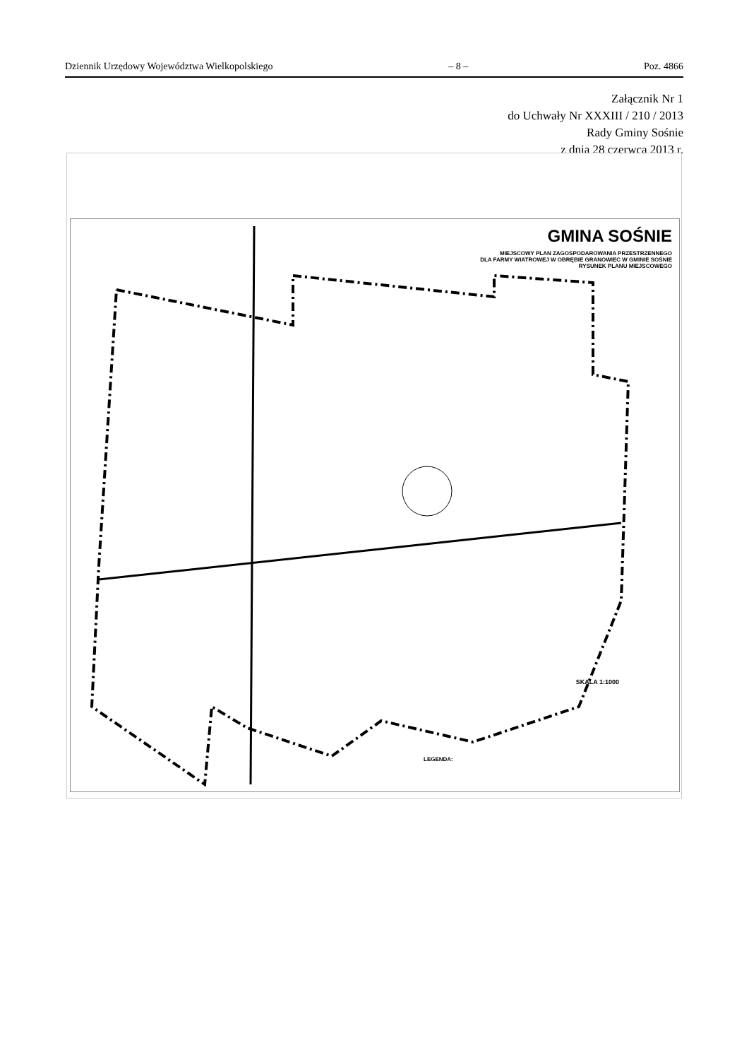Dziennik Urzędowy Województwa Wielkopolskiego – 8 – Poz. 4866
Załącznik Nr 1
do Uchwały Nr XXXIII / 210 / 2013
Rady Gminy Sośnie
z dnia 28 czerwca 2013 r.
GMINA SOŚNIE
MIEJSCOWY PLAN ZAGOSPODAROWANIA PRZESTRZENNEGO
DLA FARMY WIATROWEJ W OBRĘBIE GRANOWIEC W GMINIE SOŚNIE
RYSUNEK PLANU MIEJSCOWEGO
SKALA 1:1000
LEGENDA: